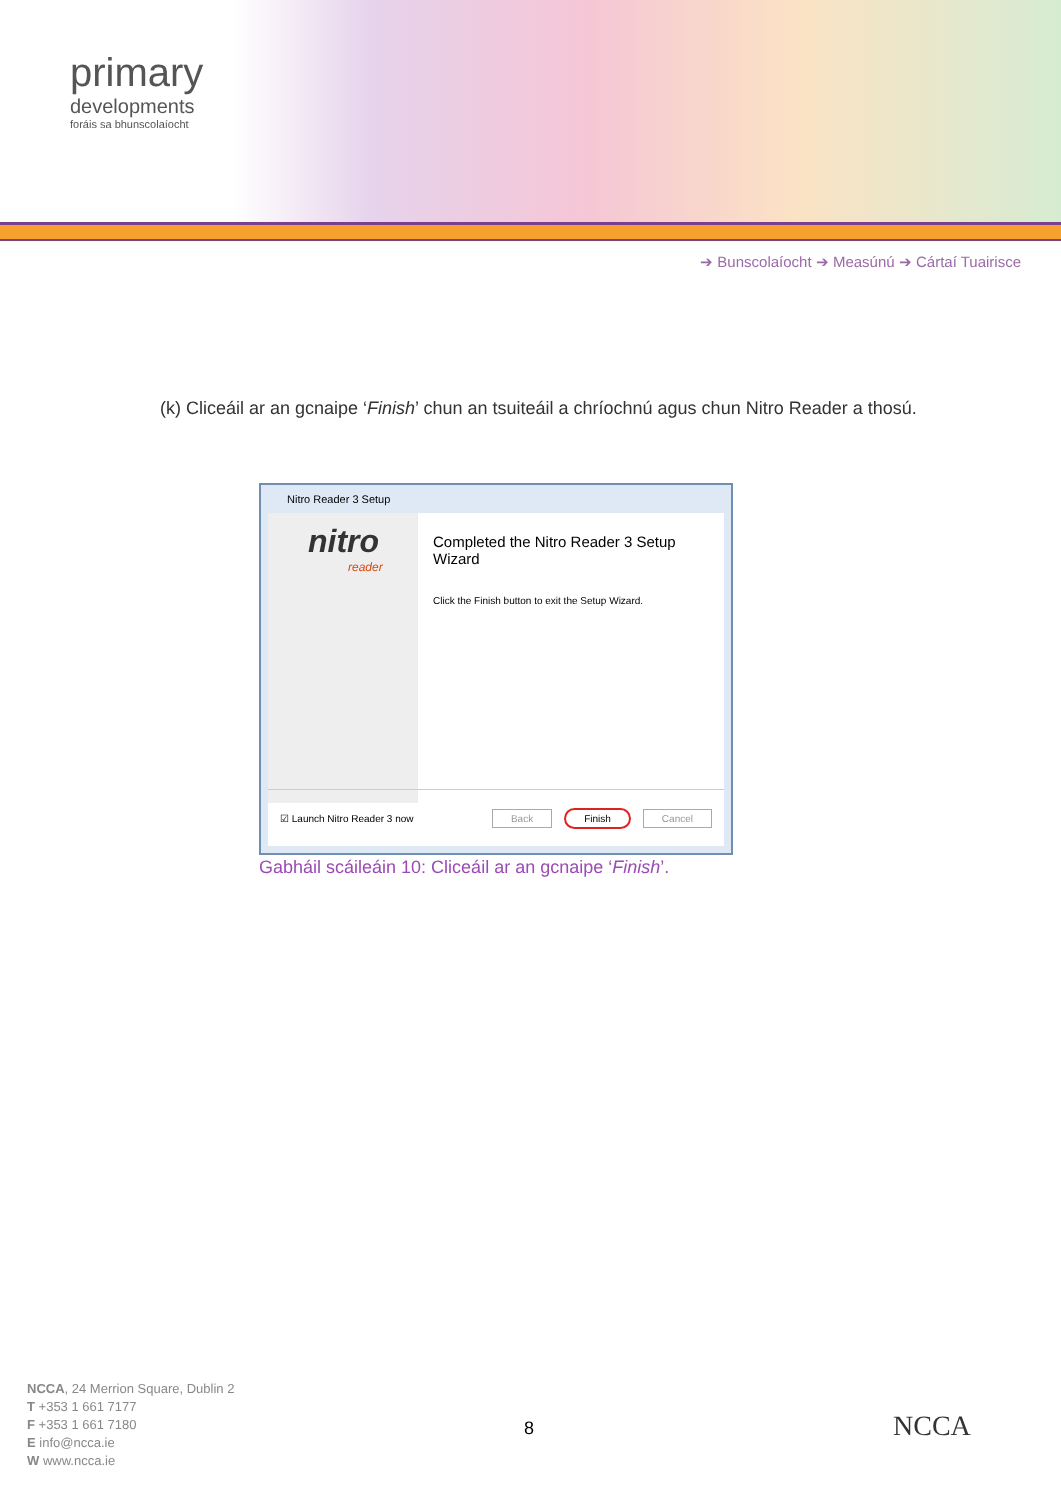primary
developments
foráis sa bhunscolaíocht
➔ Bunscolaíocht ➔ Measúnú ➔ Cártaí Tuairisce
(k) Cliceáil ar an gcnaipe ‘Finish’ chun an tsuiteáil a chríochnú agus chun Nitro Reader a thosú.
Nitro Reader 3 Setup
nitro
reader
Completed the Nitro Reader 3 Setup Wizard
Click the Finish button to exit the Setup Wizard.
☑ Launch Nitro Reader 3 now Back Finish Cancel
Gabháil scáileáin 10: Cliceáil ar an gcnaipe ‘Finish’.
NCCA, 24 Merrion Square, Dublin 2
T +353 1 661 7177
F +353 1 661 7180
E info@ncca.ie
W www.ncca.ie
8 NCCA